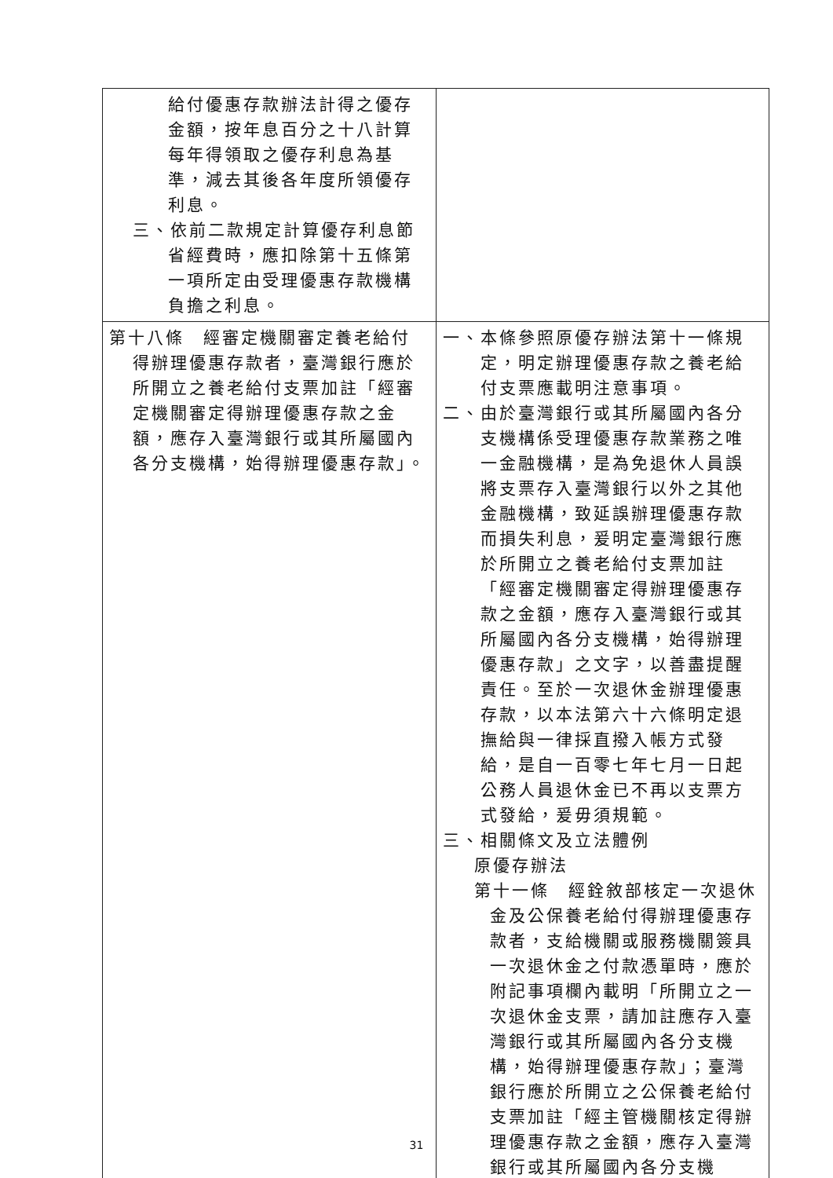| 給付優惠存款辦法計得之優存金額，按年息百分之十八計算每年得領取之優存利息為基準，減去其後各年度所領優存利息。 三、依前二款規定計算優存利息節省經費時，應扣除第十五條第一項所定由受理優惠存款機構負擔之利息。 | |
| 第十八條 經審定機關審定養老給付得辦理優惠存款者，臺灣銀行應於所開立之養老給付支票加註「經審定機關審定得辦理優惠存款之金額，應存入臺灣銀行或其所屬國內各分支機構，始得辦理優惠存款」。 | 一、本條參照原優存辦法第十一條規定，明定辦理優惠存款之養老給付支票應載明注意事項。 二、由於臺灣銀行或其所屬國內各分支機構係受理優惠存款業務之唯一金融機構，是為免退休人員誤將支票存入臺灣銀行以外之其他金融機構，致延誤辦理優惠存款而損失利息，爰明定臺灣銀行應於所開立之養老給付支票加註「經審定機關審定得辦理優惠存款之金額，應存入臺灣銀行或其所屬國內各分支機構，始得辦理優惠存款」之文字，以善盡提醒責任。至於一次退休金辦理優惠存款，以本法第六十六條明定退撫給與一律採直撥入帳方式發給，是自一百零七年七月一日起公務人員退休金已不再以支票方式發給，爰毋須規範。 三、相關條文及立法體例 原優存辦法 第十一條 經銓敘部核定一次退休金及公保養老給付得辦理優惠存款者，支給機關或服務機關簽具一次退休金之付款憑單時，應於附記事項欄內載明「所開立之一次退休金支票，請加註應存入臺灣銀行或其所屬國內各分支機構，始得辦理優惠存款」；臺灣銀行應於所開立之公保養老給付支票加註「經主管機關核定得辦理優惠存款之金額，應存入臺灣銀行或其所屬國內各分支機 |
31